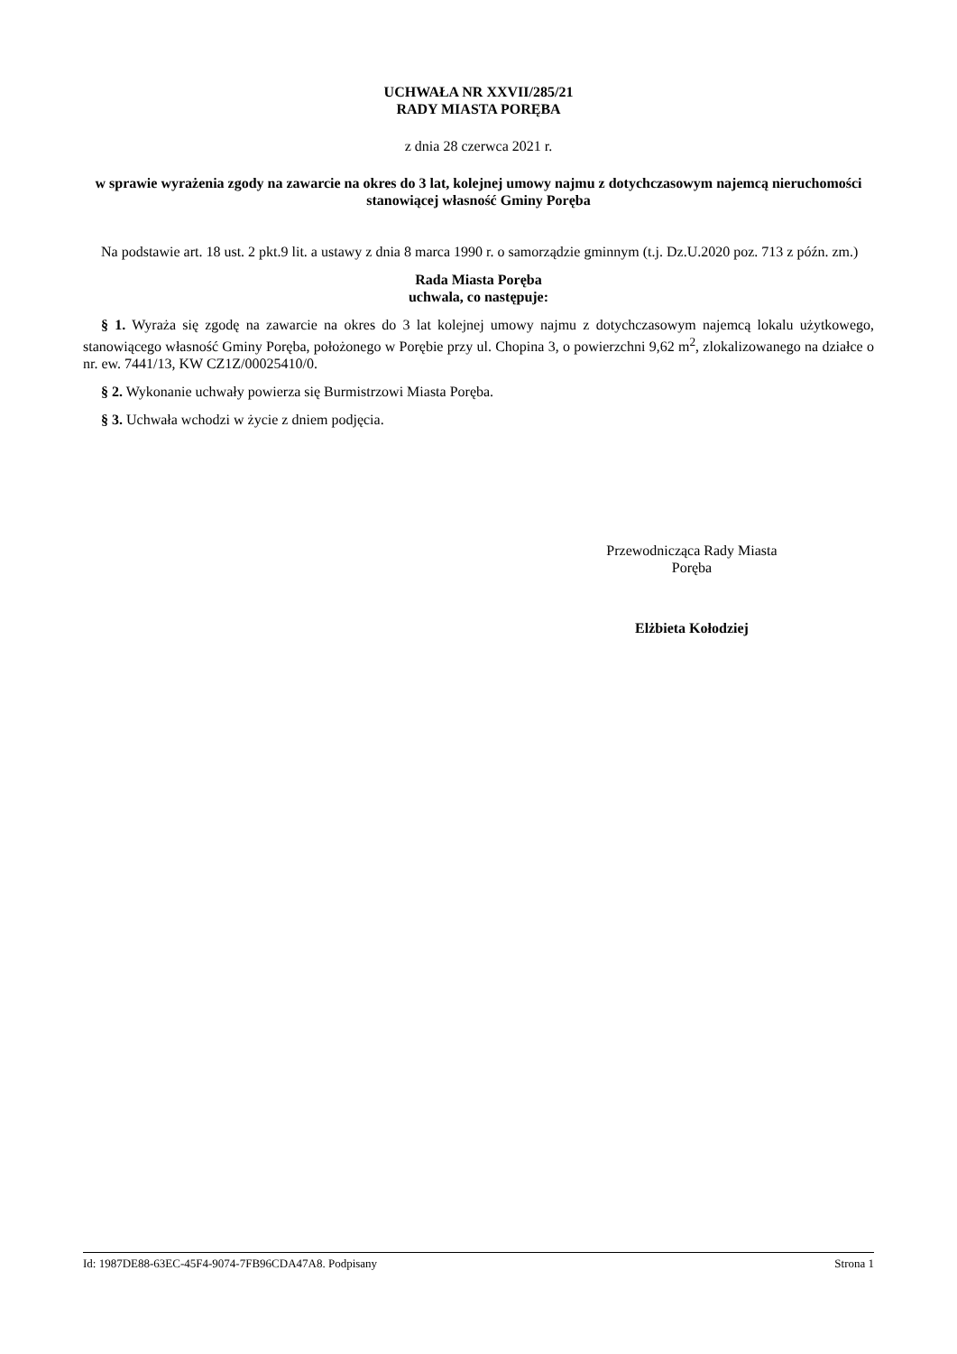UCHWAŁA NR XXVII/285/21
RADY MIASTA PORĘBA
z dnia 28 czerwca 2021 r.
w sprawie wyrażenia zgody na zawarcie na okres do 3 lat, kolejnej umowy najmu z dotychczasowym najemcą nieruchomości stanowiącej własność Gminy Poręba
Na podstawie art. 18 ust. 2 pkt.9 lit. a ustawy z dnia 8 marca 1990 r. o samorządzie gminnym (t.j. Dz.U.2020 poz. 713 z późn. zm.)
Rada Miasta Poręba
uchwala, co następuje:
§ 1. Wyraża się zgodę na zawarcie na okres do 3 lat kolejnej umowy najmu z dotychczasowym najemcą lokalu użytkowego, stanowiącego własność Gminy Poręba, położonego w Porębie przy ul. Chopina 3, o powierzchni 9,62 m<sup>2</sup>, zlokalizowanego na działce o nr. ew. 7441/13, KW CZ1Z/00025410/0.
§ 2. Wykonanie uchwały powierza się Burmistrzowi Miasta Poręba.
§ 3. Uchwała wchodzi w życie z dniem podjęcia.
Przewodnicząca Rady Miasta
Poręba
Elżbieta Kołodziej
Id: 1987DE88-63EC-45F4-9074-7FB96CDA47A8. Podpisany Strona 1